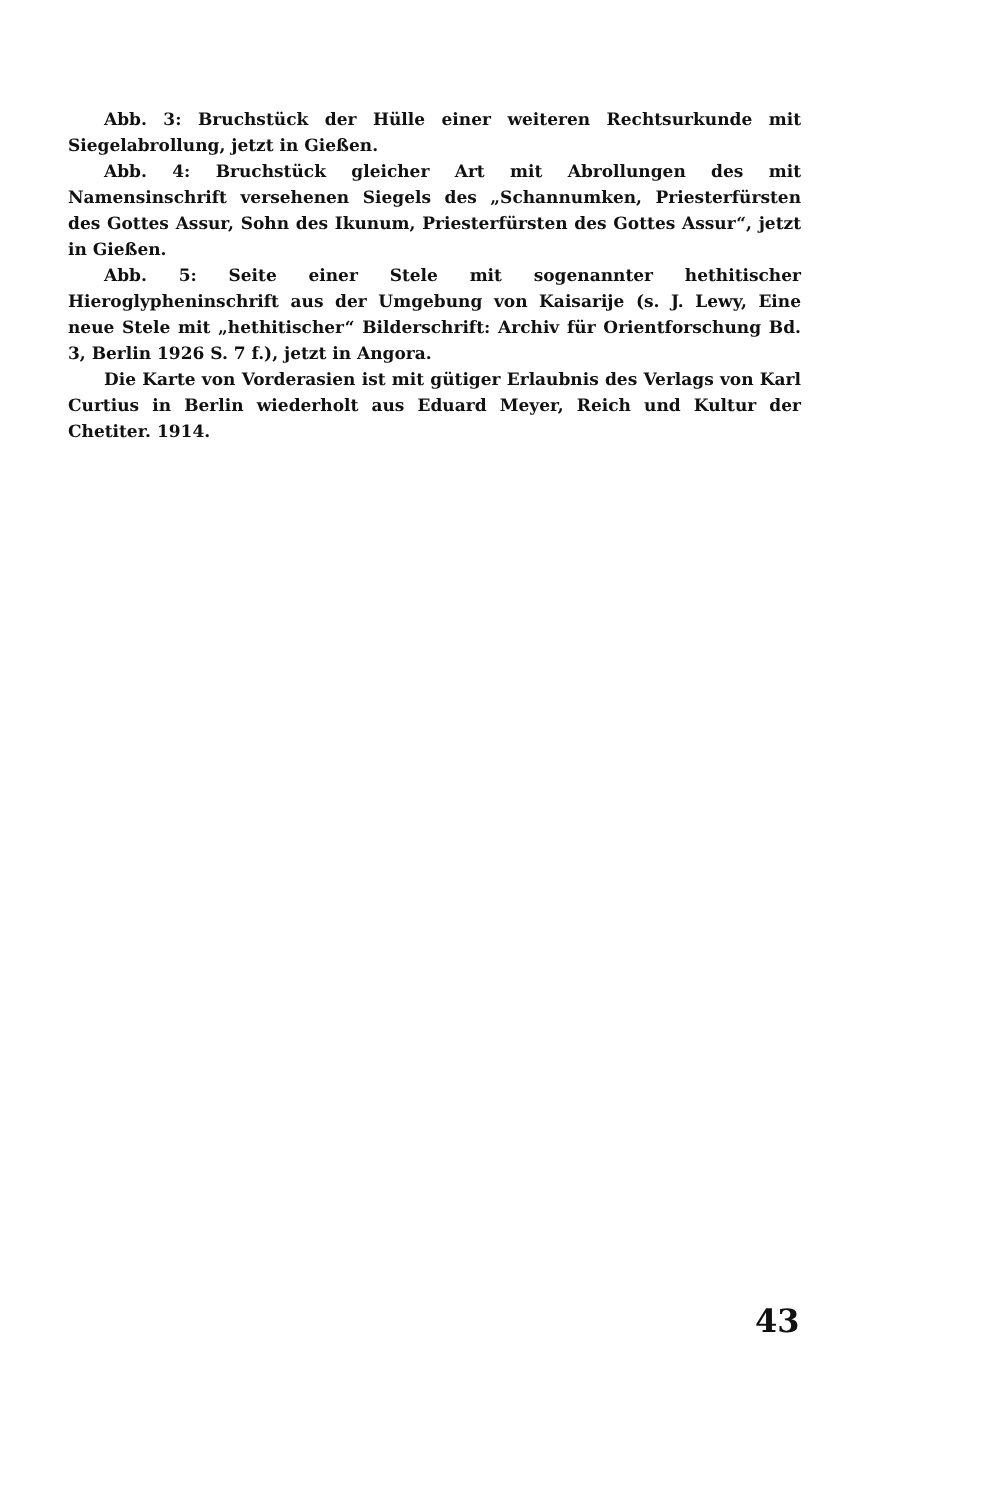Abb. 3: Bruchstück der Hülle einer weiteren Rechtsurkunde mit Siegelabrollung, jetzt in Gießen.
Abb. 4: Bruchstück gleicher Art mit Abrollungen des mit Namensinschrift versehenen Siegels des „Schannumken, Priesterfürsten des Gottes Assur, Sohn des Ikunum, Priesterfürsten des Gottes Assur“, jetzt in Gießen.
Abb. 5: Seite einer Stele mit sogenannter hethitischer Hieroglypheninschrift aus der Umgebung von Kaisarije (s. J. Lewy, Eine neue Stele mit „hethitischer“ Bilderschrift: Archiv für Orientforschung Bd. 3, Berlin 1926 S. 7 f.), jetzt in Angora.
Die Karte von Vorderasien ist mit gütiger Erlaubnis des Verlags von Karl Curtius in Berlin wiederholt aus Eduard Meyer, Reich und Kultur der Chetiter. 1914.
43